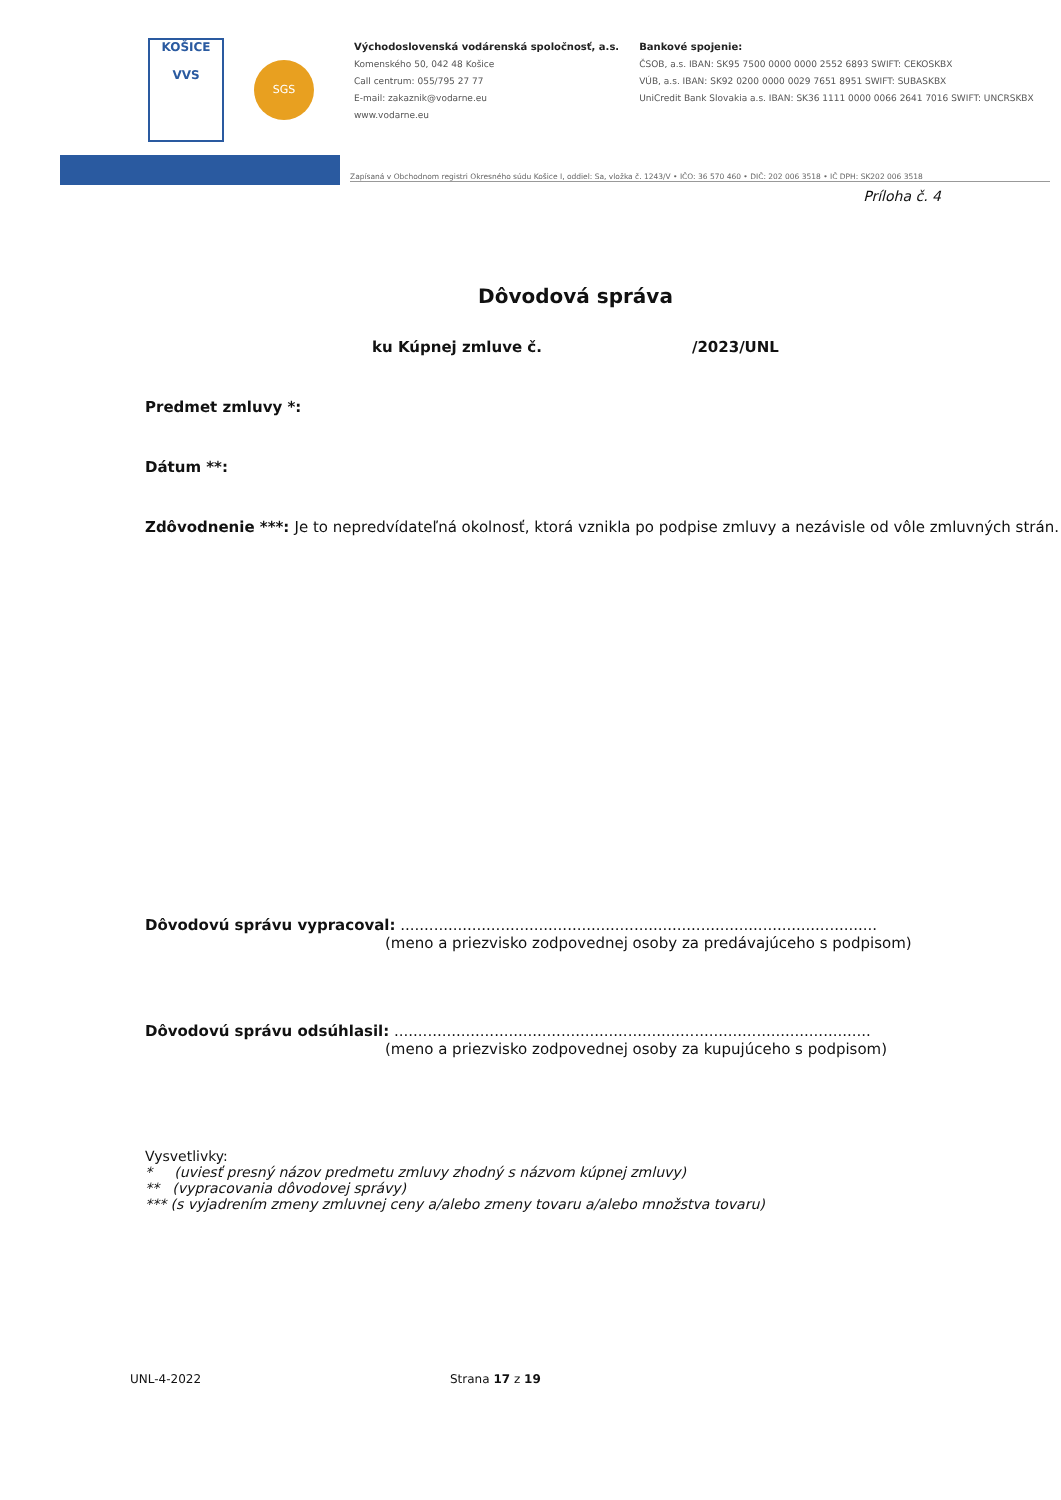KOŠICE
VVS
SGS
Východoslovenská vodárenská spoločnosť, a.s.
Komenského 50, 042 48 Košice
Call centrum: 055/795 27 77
E-mail: zakaznik@vodarne.eu
www.vodarne.eu
Bankové spojenie:
ČSOB, a.s. IBAN: SK95 7500 0000 0000 2552 6893 SWIFT: CEKOSKBX
VÚB, a.s. IBAN: SK92 0200 0000 0029 7651 8951 SWIFT: SUBASKBX
UniCredit Bank Slovakia a.s. IBAN: SK36 1111 0000 0066 2641 7016 SWIFT: UNCRSKBX
Zapísaná v Obchodnom registri Okresného súdu Košice I, oddiel: Sa, vložka č. 1243/V • IČO: 36 570 460 • DIČ: 202 006 3518 • IČ DPH: SK202 006 3518
Príloha č. 4
Dôvodová správa
ku Kúpnej zmluve č. /2023/UNL
Predmet zmluvy *:
Dátum **:
Zdôvodnenie ***: Je to nepredvídateľná okolnosť, ktorá vznikla po podpise zmluvy a nezávisle od vôle zmluvných strán.
Dôvodovú správu vypracoval: ....................................................................................................
(meno a priezvisko zodpovednej osoby za predávajúceho s podpisom)
Dôvodovú správu odsúhlasil: ....................................................................................................
(meno a priezvisko zodpovednej osoby za kupujúceho s podpisom)
Vysvetlivky:
* (uviesť presný názov predmetu zmluvy zhodný s názvom kúpnej zmluvy)
** (vypracovania dôvodovej správy)
*** (s vyjadrením zmeny zmluvnej ceny a/alebo zmeny tovaru a/alebo množstva tovaru)
UNL-4-2022 Strana 17 z 19